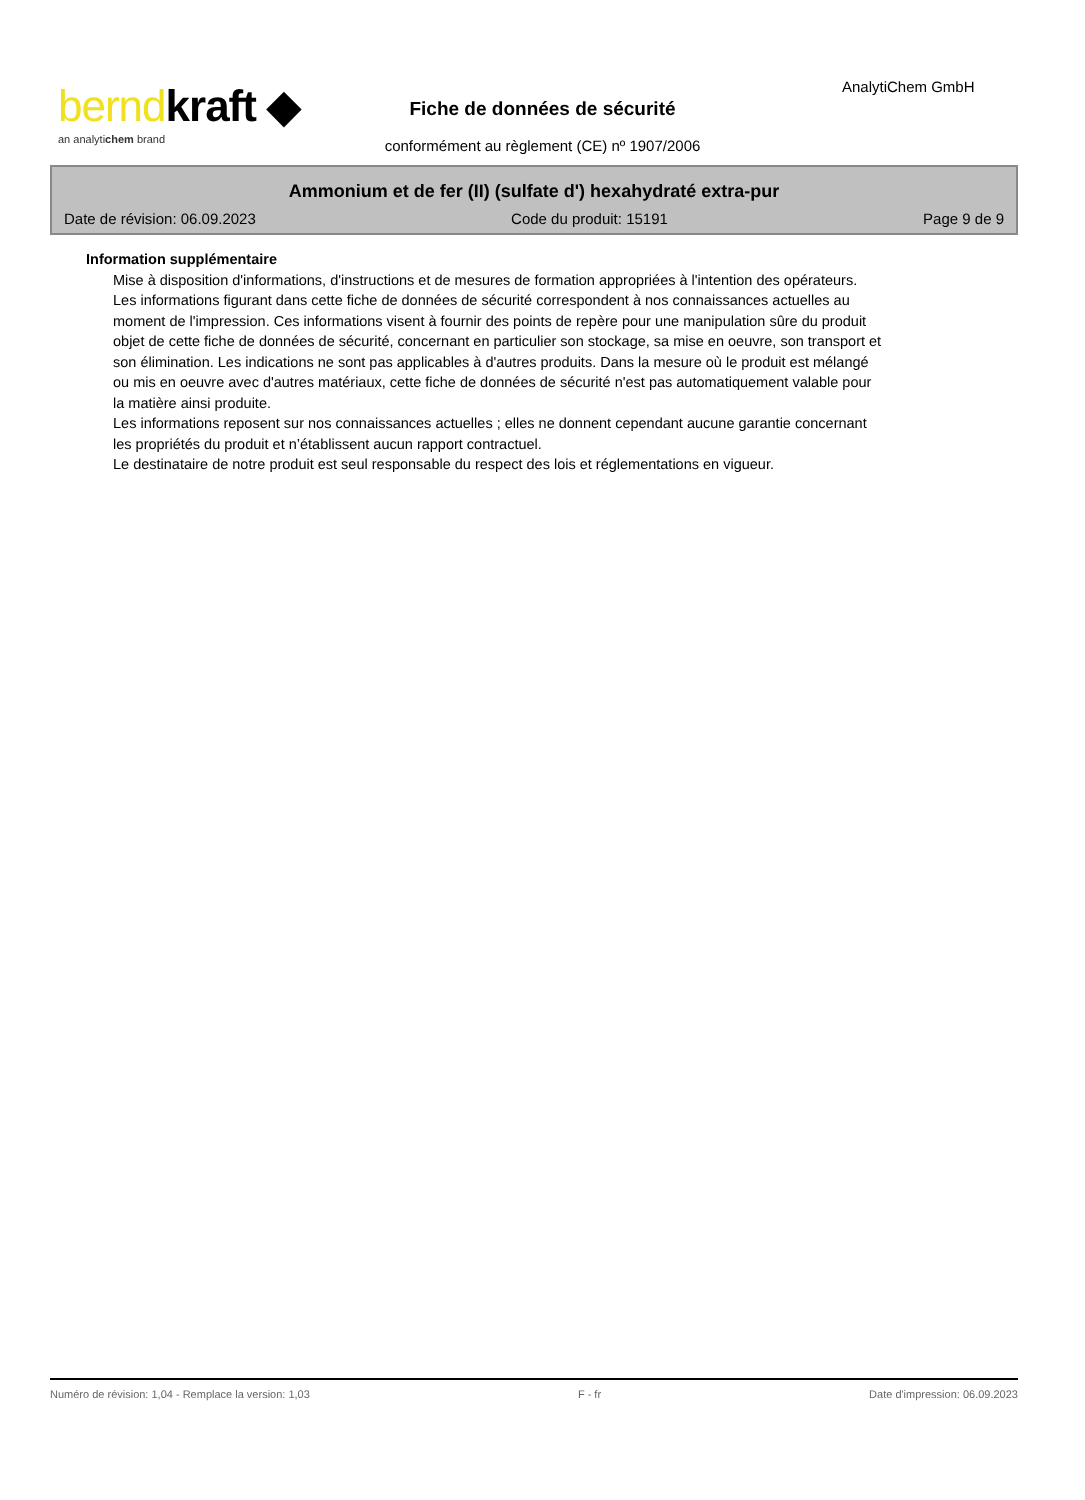berndkraft ◆
an analytichem brand
AnalytiChem GmbH
Fiche de données de sécurité
conformément au règlement (CE) nº 1907/2006
Ammonium et de fer (II) (sulfate d') hexahydraté extra-pur
Date de révision: 06.09.2023 Code du produit: 15191 Page 9 de 9
Information supplémentaire
Mise à disposition d'informations, d'instructions et de mesures de formation appropriées à l'intention des opérateurs.
Les informations figurant dans cette fiche de données de sécurité correspondent à nos connaissances actuelles au moment de l'impression. Ces informations visent à fournir des points de repère pour une manipulation sûre du produit objet de cette fiche de données de sécurité, concernant en particulier son stockage, sa mise en oeuvre, son transport et son élimination. Les indications ne sont pas applicables à d'autres produits. Dans la mesure où le produit est mélangé ou mis en oeuvre avec d'autres matériaux, cette fiche de données de sécurité n'est pas automatiquement valable pour la matière ainsi produite.
Les informations reposent sur nos connaissances actuelles ; elles ne donnent cependant aucune garantie concernant les propriétés du produit et n’établissent aucun rapport contractuel.
Le destinataire de notre produit est seul responsable du respect des lois et réglementations en vigueur.
Numéro de révision: 1,04 - Remplace la version: 1,03 F - fr Date d'impression: 06.09.2023